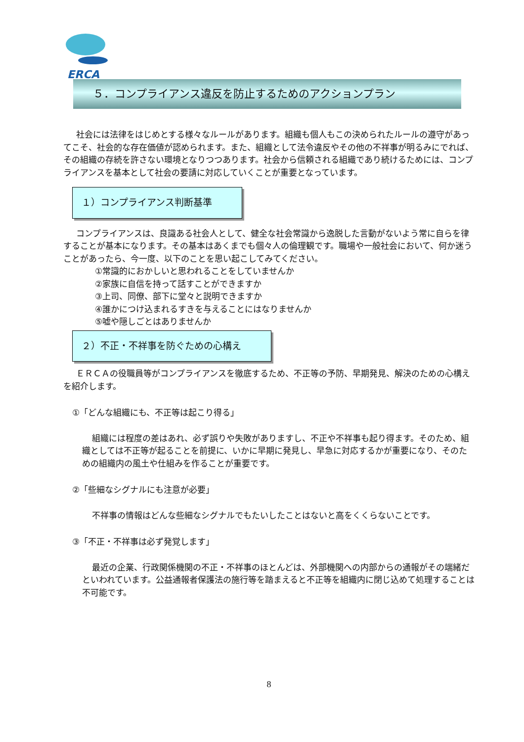ERCA
５．コンプライアンス違反を防止するためのアクションプラン
社会には法律をはじめとする様々なルールがあります。組織も個人もこの決められたルールの遵守があってこそ、社会的な存在価値が認められます。また、組織として法令違反やその他の不祥事が明るみにでれば、その組織の存続を許さない環境となりつつあります。社会から信頼される組織であり続けるためには、コンプライアンスを基本として社会の要請に対応していくことが重要となっています。
１）コンプライアンス判断基準
コンプライアンスは、良識ある社会人として、健全な社会常識から逸脱した言動がないよう常に自らを律することが基本になります。その基本はあくまでも個々人の倫理観です。職場や一般社会において、何か迷うことがあったら、今一度、以下のことを思い起こしてみてください。
①常識的におかしいと思われることをしていませんか
②家族に自信を持って話すことができますか
③上司、同僚、部下に堂々と説明できますか
④誰かにつけ込まれるすきを与えることにはなりませんか
⑤嘘や隠しごとはありませんか
２）不正・不祥事を防ぐための心構え
ＥＲＣＡの役職員等がコンプライアンスを徹底するため、不正等の予防、早期発見、解決のための心構えを紹介します。
①「どんな組織にも、不正等は起こり得る」
組織には程度の差はあれ、必ず誤りや失敗がありますし、不正や不祥事も起り得ます。そのため、組織としては不正等が起ることを前提に、いかに早期に発見し、早急に対応するかが重要になり、そのための組織内の風土や仕組みを作ることが重要です。
②「些細なシグナルにも注意が必要」
不祥事の情報はどんな些細なシグナルでもたいしたことはないと高をくくらないことです。
③「不正・不祥事は必ず発覚します」
最近の企業、行政関係機関の不正・不祥事のほとんどは、外部機関への内部からの通報がその端緒だといわれています。公益通報者保護法の施行等を踏まえると不正等を組織内に閉じ込めて処理することは不可能です。
8